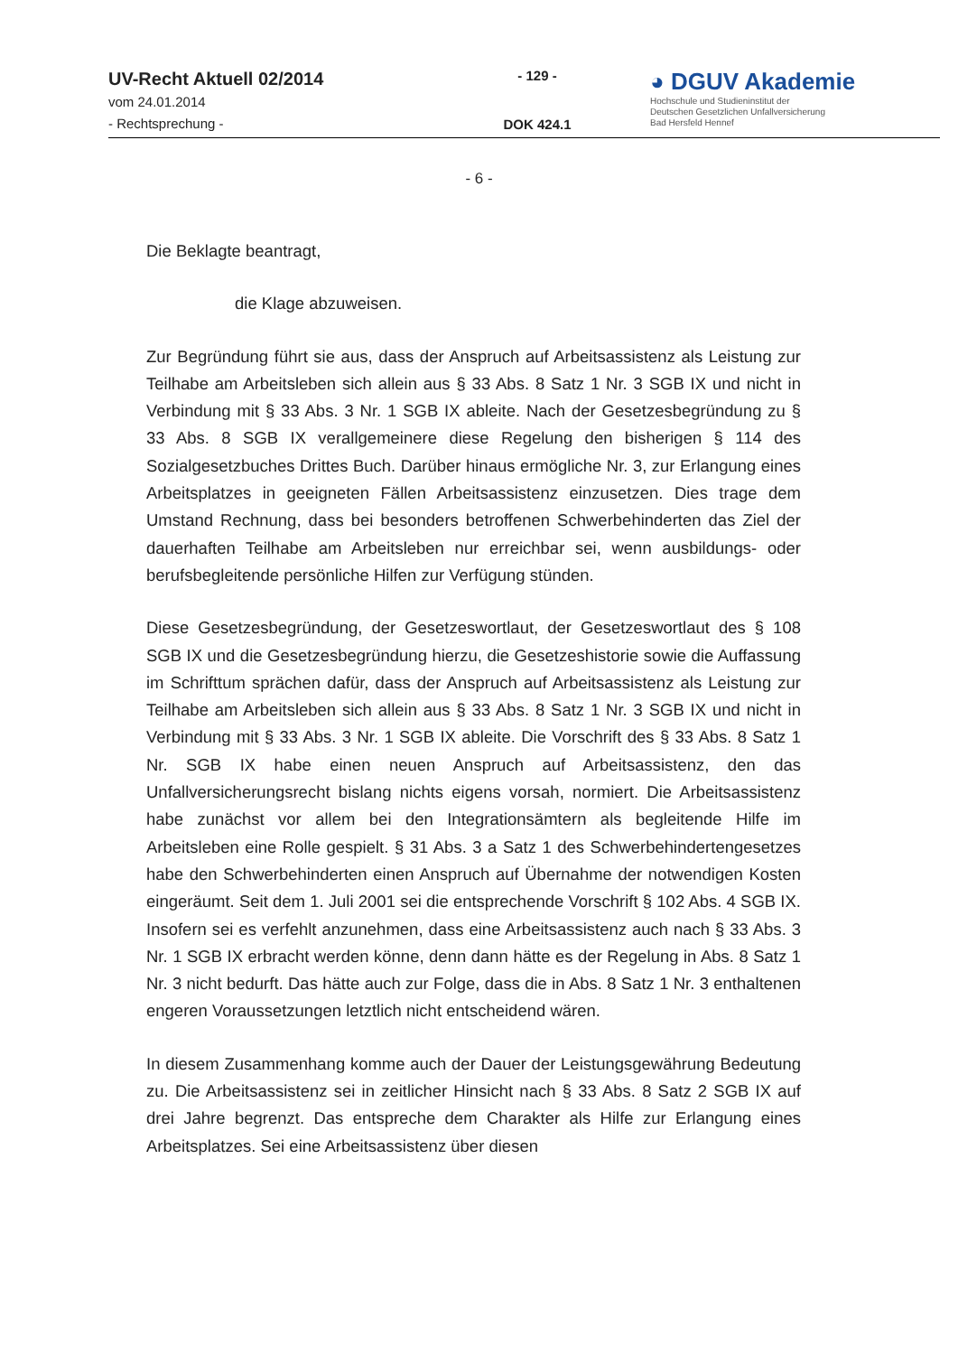UV-Recht Aktuell 02/2014
vom 24.01.2014
- Rechtsprechung -
- 129 -
DOK 424.1
◕ DGUV Akademie
Hochschule und Studieninstitut der
Deutschen Gesetzlichen Unfallversicherung
Bad Hersfeld Hennef
- 6 -
Die Beklagte beantragt,
die Klage abzuweisen.
Zur Begründung führt sie aus, dass der Anspruch auf Arbeitsassistenz als Leistung zur Teilhabe am Arbeitsleben sich allein aus § 33 Abs. 8 Satz 1 Nr. 3 SGB IX und nicht in Verbindung mit § 33 Abs. 3 Nr. 1 SGB IX ableite. Nach der Gesetzesbegründung zu § 33 Abs. 8 SGB IX verallgemeinere diese Regelung den bisherigen § 114 des Sozialgesetzbuches Drittes Buch. Darüber hinaus ermögliche Nr. 3, zur Erlangung eines Arbeitsplatzes in geeigneten Fällen Arbeitsassistenz einzusetzen. Dies trage dem Umstand Rechnung, dass bei besonders betroffenen Schwerbehinderten das Ziel der dauerhaften Teilhabe am Arbeitsleben nur erreichbar sei, wenn ausbildungs- oder berufsbegleitende persönliche Hilfen zur Verfügung stünden.
Diese Gesetzesbegründung, der Gesetzeswortlaut, der Gesetzeswortlaut des § 108 SGB IX und die Gesetzesbegründung hierzu, die Gesetzeshistorie sowie die Auffassung im Schrifttum sprächen dafür, dass der Anspruch auf Arbeitsassistenz als Leistung zur Teilhabe am Arbeitsleben sich allein aus § 33 Abs. 8 Satz 1 Nr. 3 SGB IX und nicht in Verbindung mit § 33 Abs. 3 Nr. 1 SGB IX ableite. Die Vorschrift des § 33 Abs. 8 Satz 1 Nr. SGB IX habe einen neuen Anspruch auf Arbeitsassistenz, den das Unfallversicherungsrecht bislang nichts eigens vorsah, normiert. Die Arbeitsassistenz habe zunächst vor allem bei den Integrationsämtern als begleitende Hilfe im Arbeitsleben eine Rolle gespielt. § 31 Abs. 3 a Satz 1 des Schwerbehindertengesetzes habe den Schwerbehinderten einen Anspruch auf Übernahme der notwendigen Kosten eingeräumt. Seit dem 1. Juli 2001 sei die entsprechende Vorschrift § 102 Abs. 4 SGB IX. Insofern sei es verfehlt anzunehmen, dass eine Arbeitsassistenz auch nach § 33 Abs. 3 Nr. 1 SGB IX erbracht werden könne, denn dann hätte es der Regelung in Abs. 8 Satz 1 Nr. 3 nicht bedurft. Das hätte auch zur Folge, dass die in Abs. 8 Satz 1 Nr. 3 enthaltenen engeren Voraussetzungen letztlich nicht entscheidend wären.
In diesem Zusammenhang komme auch der Dauer der Leistungsgewährung Bedeutung zu. Die Arbeitsassistenz sei in zeitlicher Hinsicht nach § 33 Abs. 8 Satz 2 SGB IX auf drei Jahre begrenzt. Das entspreche dem Charakter als Hilfe zur Erlangung eines Arbeitsplatzes. Sei eine Arbeitsassistenz über diesen